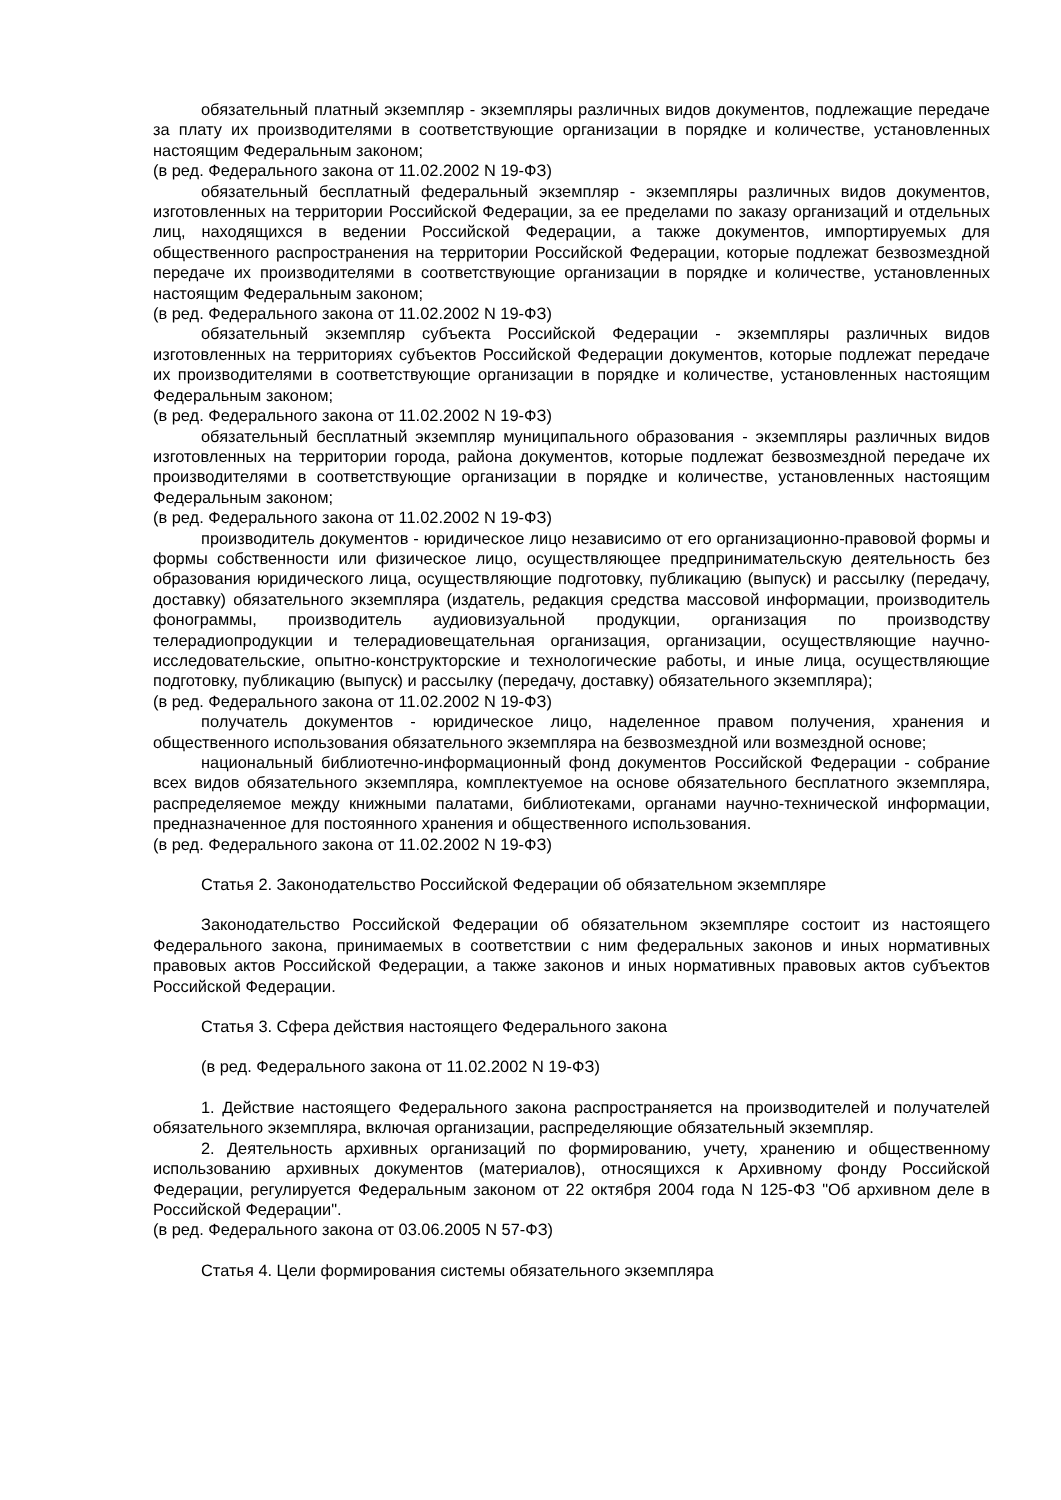обязательный платный экземпляр - экземпляры различных видов документов, подлежащие передаче за плату их производителями в соответствующие организации в порядке и количестве, установленных настоящим Федеральным законом;
(в ред. Федерального закона от 11.02.2002 N 19-ФЗ)
обязательный бесплатный федеральный экземпляр - экземпляры различных видов документов, изготовленных на территории Российской Федерации, за ее пределами по заказу организаций и отдельных лиц, находящихся в ведении Российской Федерации, а также документов, импортируемых для общественного распространения на территории Российской Федерации, которые подлежат безвозмездной передаче их производителями в соответствующие организации в порядке и количестве, установленных настоящим Федеральным законом;
(в ред. Федерального закона от 11.02.2002 N 19-ФЗ)
обязательный экземпляр субъекта Российской Федерации - экземпляры различных видов изготовленных на территориях субъектов Российской Федерации документов, которые подлежат передаче их производителями в соответствующие организации в порядке и количестве, установленных настоящим Федеральным законом;
(в ред. Федерального закона от 11.02.2002 N 19-ФЗ)
обязательный бесплатный экземпляр муниципального образования - экземпляры различных видов изготовленных на территории города, района документов, которые подлежат безвозмездной передаче их производителями в соответствующие организации в порядке и количестве, установленных настоящим Федеральным законом;
(в ред. Федерального закона от 11.02.2002 N 19-ФЗ)
производитель документов - юридическое лицо независимо от его организационно-правовой формы и формы собственности или физическое лицо, осуществляющее предпринимательскую деятельность без образования юридического лица, осуществляющие подготовку, публикацию (выпуск) и рассылку (передачу, доставку) обязательного экземпляра (издатель, редакция средства массовой информации, производитель фонограммы, производитель аудиовизуальной продукции, организация по производству телерадиопродукции и телерадиовещательная организация, организации, осуществляющие научно-исследовательские, опытно-конструкторские и технологические работы, и иные лица, осуществляющие подготовку, публикацию (выпуск) и рассылку (передачу, доставку) обязательного экземпляра);
(в ред. Федерального закона от 11.02.2002 N 19-ФЗ)
получатель документов - юридическое лицо, наделенное правом получения, хранения и общественного использования обязательного экземпляра на безвозмездной или возмездной основе;
национальный библиотечно-информационный фонд документов Российской Федерации - собрание всех видов обязательного экземпляра, комплектуемое на основе обязательного бесплатного экземпляра, распределяемое между книжными палатами, библиотеками, органами научно-технической информации, предназначенное для постоянного хранения и общественного использования.
(в ред. Федерального закона от 11.02.2002 N 19-ФЗ)
Статья 2. Законодательство Российской Федерации об обязательном экземпляре
Законодательство Российской Федерации об обязательном экземпляре состоит из настоящего Федерального закона, принимаемых в соответствии с ним федеральных законов и иных нормативных правовых актов Российской Федерации, а также законов и иных нормативных правовых актов субъектов Российской Федерации.
Статья 3. Сфера действия настоящего Федерального закона
(в ред. Федерального закона от 11.02.2002 N 19-ФЗ)
1. Действие настоящего Федерального закона распространяется на производителей и получателей обязательного экземпляра, включая организации, распределяющие обязательный экземпляр.
2. Деятельность архивных организаций по формированию, учету, хранению и общественному использованию архивных документов (материалов), относящихся к Архивному фонду Российской Федерации, регулируется Федеральным законом от 22 октября 2004 года N 125-ФЗ "Об архивном деле в Российской Федерации".
(в ред. Федерального закона от 03.06.2005 N 57-ФЗ)
Статья 4. Цели формирования системы обязательного экземпляра